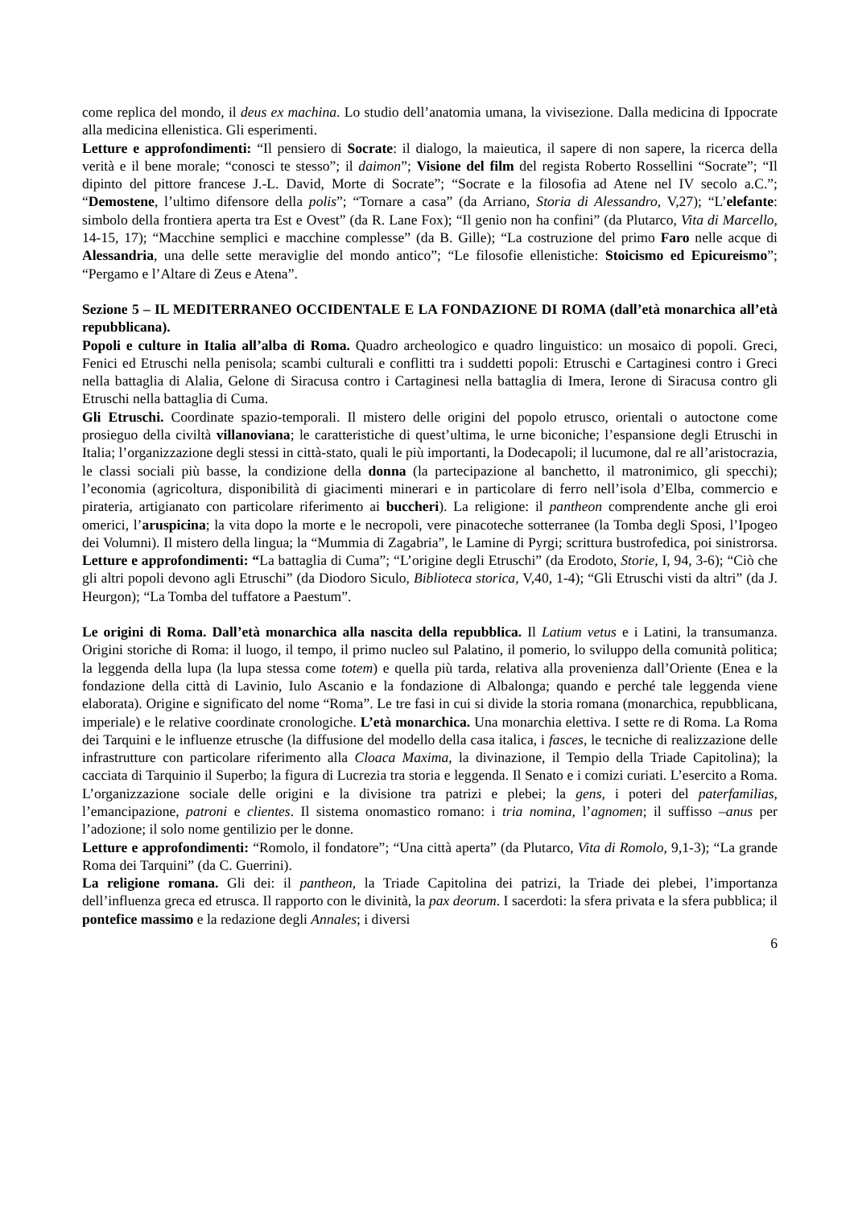come replica del mondo, il deus ex machina. Lo studio dell’anatomia umana, la vivisezione. Dalla medicina di Ippocrate alla medicina ellenistica. Gli esperimenti.
Letture e approfondimenti: “Il pensiero di Socrate: il dialogo, la maieutica, il sapere di non sapere, la ricerca della verità e il bene morale; “conosci te stesso”; il daimon”; Visione del film del regista Roberto Rossellini “Socrate”; “Il dipinto del pittore francese J.-L. David, Morte di Socrate”; “Socrate e la filosofia ad Atene nel IV secolo a.C.”; “Demostene, l’ultimo difensore della polis”; “Tornare a casa” (da Arriano, Storia di Alessandro, V,27); “L’elefante: simbolo della frontiera aperta tra Est e Ovest” (da R. Lane Fox); “Il genio non ha confini” (da Plutarco, Vita di Marcello, 14-15, 17); “Macchine semplici e macchine complesse” (da B. Gille); “La costruzione del primo Faro nelle acque di Alessandria, una delle sette meraviglie del mondo antico”; “Le filosofie ellenistiche: Stoicismo ed Epicureismo”; “Pergamo e l’Altare di Zeus e Atena”.
Sezione 5 – IL MEDITERRANEO OCCIDENTALE E LA FONDAZIONE DI ROMA (dall’età monarchica all’età repubblicana).
Popoli e culture in Italia all’alba di Roma. Quadro archeologico e quadro linguistico: un mosaico di popoli. Greci, Fenici ed Etruschi nella penisola; scambi culturali e conflitti tra i suddetti popoli: Etruschi e Cartaginesi contro i Greci nella battaglia di Alalia, Gelone di Siracusa contro i Cartaginesi nella battaglia di Imera, Ierone di Siracusa contro gli Etruschi nella battaglia di Cuma.
Gli Etruschi. Coordinate spazio-temporali. Il mistero delle origini del popolo etrusco, orientali o autoctone come prosieguo della civiltà villanoviana; le caratteristiche di quest’ultima, le urne biconiche; l’espansione degli Etruschi in Italia; l’organizzazione degli stessi in città-stato, quali le più importanti, la Dodecapoli; il lucumone, dal re all’aristocrazia, le classi sociali più basse, la condizione della donna (la partecipazione al banchetto, il matronimico, gli specchi); l’economia (agricoltura, disponibilità di giacimenti minerari e in particolare di ferro nell’isola d’Elba, commercio e pirateria, artigianato con particolare riferimento ai buccheri). La religione: il pantheon comprendente anche gli eroi omerici, l’aruspicina; la vita dopo la morte e le necropoli, vere pinacoteche sotterranee (la Tomba degli Sposi, l’Ipogeo dei Volumni). Il mistero della lingua; la “Mummia di Zagabria”, le Lamine di Pyrgi; scrittura bustrofedica, poi sinistrorsa. Letture e approfondimenti: “La battaglia di Cuma”; “L’origine degli Etruschi” (da Erodoto, Storie, I, 94, 3-6); “Ciò che gli altri popoli devono agli Etruschi” (da Diodoro Siculo, Biblioteca storica, V,40, 1-4); “Gli Etruschi visti da altri” (da J. Heurgon); “La Tomba del tuffatore a Paestum”.
Le origini di Roma. Dall’età monarchica alla nascita della repubblica. Il Latium vetus e i Latini, la transumanza. Origini storiche di Roma: il luogo, il tempo, il primo nucleo sul Palatino, il pomerio, lo sviluppo della comunità politica; la leggenda della lupa (la lupa stessa come totem) e quella più tarda, relativa alla provenienza dall’Oriente (Enea e la fondazione della città di Lavinio, Iulo Ascanio e la fondazione di Albalonga; quando e perché tale leggenda viene elaborata). Origine e significato del nome “Roma”. Le tre fasi in cui si divide la storia romana (monarchica, repubblicana, imperiale) e le relative coordinate cronologiche. L’età monarchica. Una monarchia elettiva. I sette re di Roma. La Roma dei Tarquini e le influenze etrusche (la diffusione del modello della casa italica, i fasces, le tecniche di realizzazione delle infrastrutture con particolare riferimento alla Cloaca Maxima, la divinazione, il Tempio della Triade Capitolina); la cacciata di Tarquinio il Superbo; la figura di Lucrezia tra storia e leggenda. Il Senato e i comizi curiati. L’esercito a Roma. L’organizzazione sociale delle origini e la divisione tra patrizi e plebei; la gens, i poteri del paterfamilias, l’emancipazione, patroni e clientes. Il sistema onomastico romano: i tria nomina, l’agnomen; il suffisso –anus per l’adozione; il solo nome gentilizio per le donne.
Letture e approfondimenti: “Romolo, il fondatore”; “Una città aperta” (da Plutarco, Vita di Romolo, 9,1-3); “La grande Roma dei Tarquini” (da C. Guerrini).
La religione romana. Gli dei: il pantheon, la Triade Capitolina dei patrizi, la Triade dei plebei, l’importanza dell’influenza greca ed etrusca. Il rapporto con le divinità, la pax deorum. I sacerdoti: la sfera privata e la sfera pubblica; il pontefice massimo e la redazione degli Annales; i diversi
6